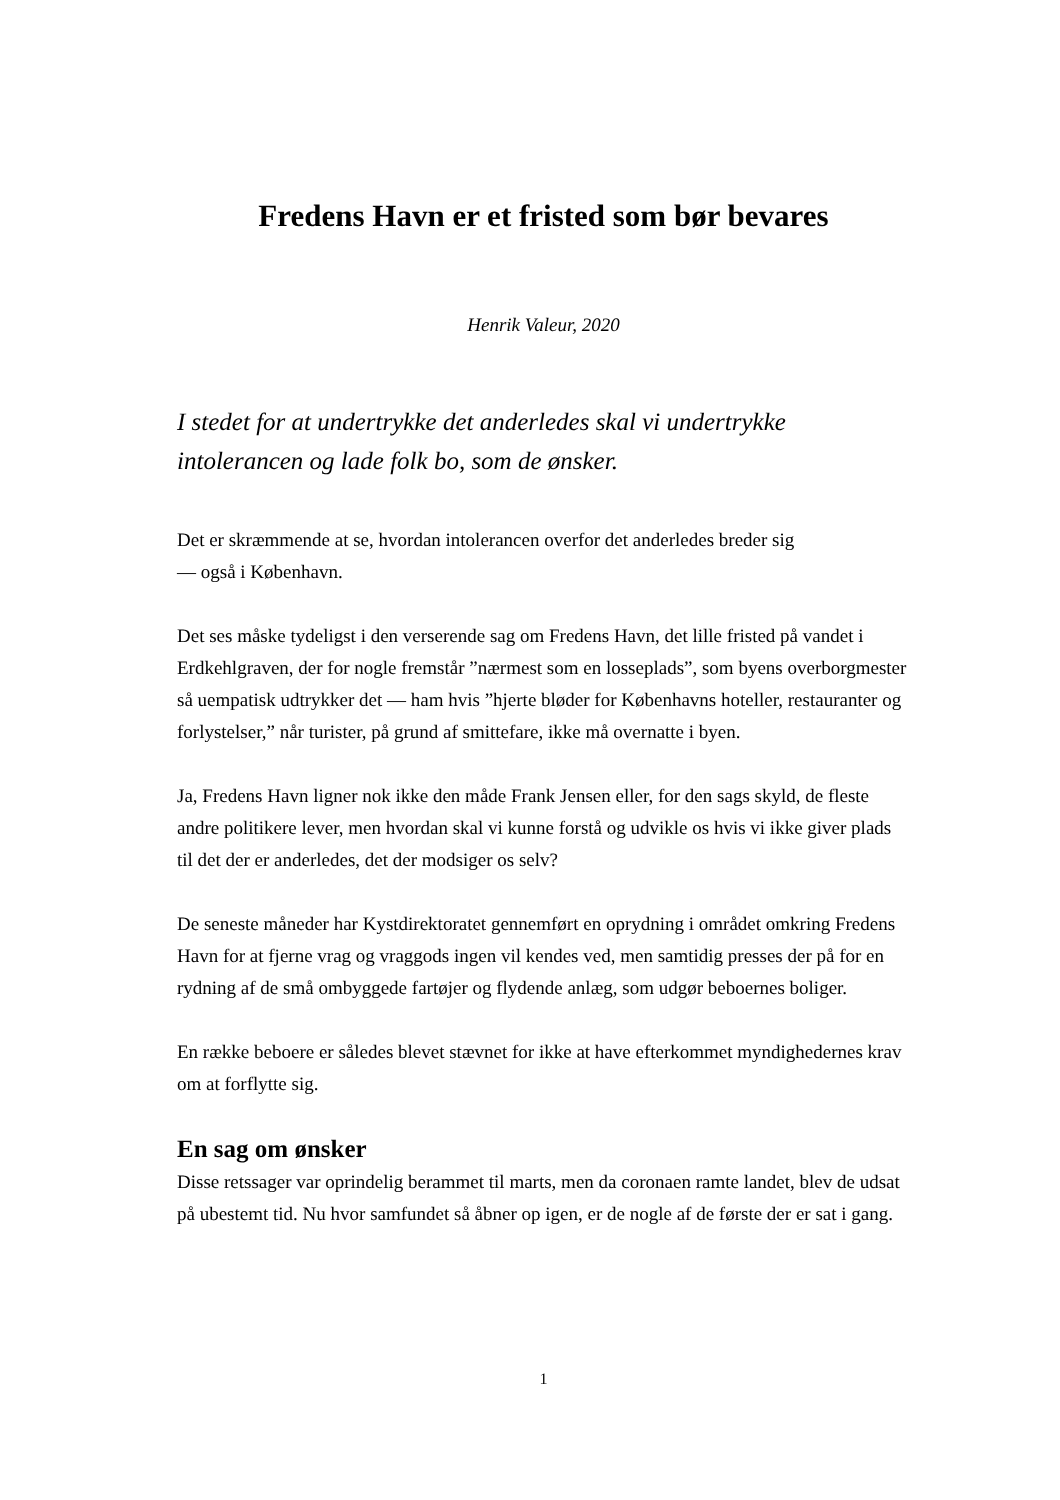Fredens Havn er et fristed som bør bevares
Henrik Valeur, 2020
I stedet for at undertrykke det anderledes skal vi undertrykke intolerancen og lade folk bo, som de ønsker.
Det er skræmmende at se, hvordan intolerancen overfor det anderledes breder sig
— også i København.
Det ses måske tydeligst i den verserende sag om Fredens Havn, det lille fristed på vandet i Erdkehlgraven, der for nogle fremstår ”nærmest som en losseplads”, som byens overborgmester så uempatisk udtrykker det — ham hvis ”hjerte bløder for Københavns hoteller, restauranter og forlystelser,” når turister, på grund af smittefare, ikke må overnatte i byen.
Ja, Fredens Havn ligner nok ikke den måde Frank Jensen eller, for den sags skyld, de fleste andre politikere lever, men hvordan skal vi kunne forstå og udvikle os hvis vi ikke giver plads til det der er anderledes, det der modsiger os selv?
De seneste måneder har Kystdirektoratet gennemført en oprydning i området omkring Fredens Havn for at fjerne vrag og vraggods ingen vil kendes ved, men samtidig presses der på for en rydning af de små ombyggede fartøjer og flydende anlæg, som udgør beboernes boliger.
En række beboere er således blevet stævnet for ikke at have efterkommet myndighedernes krav om at forflytte sig.
En sag om ønsker
Disse retssager var oprindelig berammet til marts, men da coronaen ramte landet, blev de udsat på ubestemt tid. Nu hvor samfundet så åbner op igen, er de nogle af de første der er sat i gang.
1